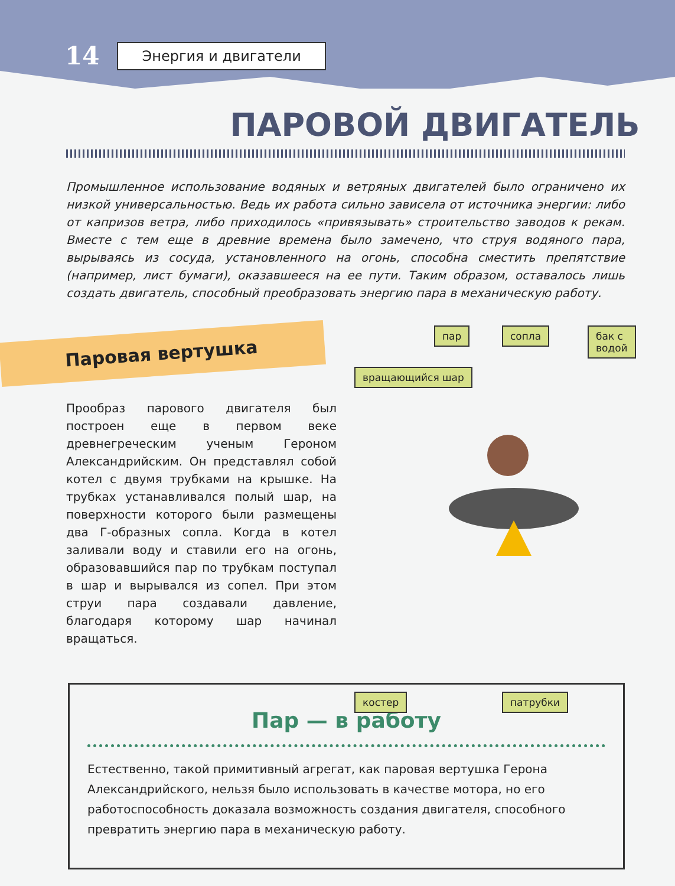14 Энергия и двигатели
ПАРОВОЙ ДВИГАТЕЛЬ
Промышленное использование водяных и ветряных двигателей было ограничено их низкой универсальностью. Ведь их работа сильно зависела от источника энергии: либо от капризов ветра, либо приходилось «привязывать» строительство заводов к рекам. Вместе с тем еще в древние времена было замечено, что струя водяного пара, вырываясь из сосуда, установленного на огонь, способна сместить препятствие (например, лист бумаги), оказавшееся на ее пути. Таким образом, оставалось лишь создать двигатель, способный преобразовать энергию пара в механическую работу.
Паровая вертушка
Прообраз парового двигателя был построен еще в первом веке древнегреческим ученым Героном Александрийским. Он представлял собой котел с двумя трубками на крышке. На трубках устанавливался полый шар, на поверхности которого были размещены два Г-образных сопла. Когда в котел заливали воду и ставили его на огонь, образовавшийся пар по трубкам поступал в шар и вырывался из сопел. При этом струи пара создавали давление, благодаря которому шар начинал вращаться.
пар сопла бак с водой
вращающийся шар
костер патрубки
Пар — в работу
Естественно, такой примитивный агрегат, как паровая вертушка Герона Александрийского, нельзя было использовать в качестве мотора, но его работоспособность доказала возможность создания двигателя, способного превратить энергию пара в механическую работу.